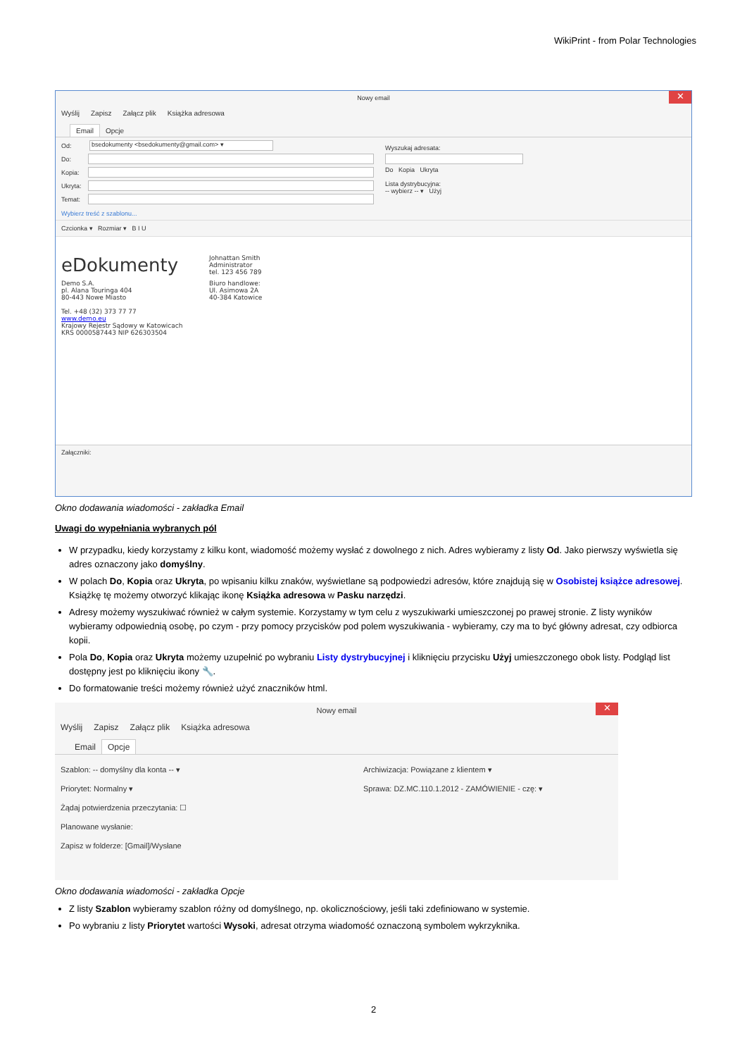WikiPrint - from Polar Technologies
Nowy email ✕
Wyślij Zapisz Załącz plik Książka adresowa
Email Opcje
Od: bsedokumenty <bsedokumenty@gmail.com> ▾
Do:
Kopia:
Ukryta:
Temat:
Wyszukaj adresata:
Do Kopia Ukryta
Lista dystrybucyjna:
-- wybierz -- ▾ Użyj
Wybierz treść z szablonu...
Czcionka ▾ Rozmiar ▾ B I U
eDokumenty
Johnattan Smith
Administrator
tel. 123 456 789
Demo S.A.
pl. Alana Touringa 404
80-443 Nowe Miasto
Biuro handlowe:
Ul. Asimowa 2A
40-384 Katowice
Tel. +48 (32) 373 77 77
www.demo.eu
Krajowy Rejestr Sądowy w Katowicach
KRS 0000587443 NIP 626303504
Załączniki:
Okno dodawania wiadomości - zakładka Email
Uwagi do wypełniania wybranych pól
W przypadku, kiedy korzystamy z kilku kont, wiadomość możemy wysłać z dowolnego z nich. Adres wybieramy z listy Od. Jako pierwszy wyświetla się adres oznaczony jako domyślny.
W polach Do, Kopia oraz Ukryta, po wpisaniu kilku znaków, wyświetlane są podpowiedzi adresów, które znajdują się w Osobistej książce adresowej. Książkę tę możemy otworzyć klikając ikonę Książka adresowa w Pasku narzędzi.
Adresy możemy wyszukiwać również w całym systemie. Korzystamy w tym celu z wyszukiwarki umieszczonej po prawej stronie. Z listy wyników wybieramy odpowiednią osobę, po czym - przy pomocy przycisków pod polem wyszukiwania - wybieramy, czy ma to być główny adresat, czy odbiorca kopii.
Pola Do, Kopia oraz Ukryta możemy uzupełnić po wybraniu Listy dystrybucyjnej i kliknięciu przycisku Użyj umieszczonego obok listy. Podgląd list dostępny jest po kliknięciu ikony 🔧.
Do formatowanie treści możemy również użyć znaczników html.
Nowy email ✕
Wyślij Zapisz Załącz plik Książka adresowa
Email Opcje
Szablon: -- domyślny dla konta -- ▾
Priorytet: Normalny ▾
Żądaj potwierdzenia przeczytania: ☐
Planowane wysłanie:
Zapisz w folderze: [Gmail]/Wysłane
Archiwizacja: Powiązane z klientem ▾
Sprawa: DZ.MC.110.1.2012 - ZAMÓWIENIE - czę: ▾
Okno dodawania wiadomości - zakładka Opcje
Z listy Szablon wybieramy szablon różny od domyślnego, np. okolicznościowy, jeśli taki zdefiniowano w systemie.
Po wybraniu z listy Priorytet wartości Wysoki, adresat otrzyma wiadomość oznaczoną symbolem wykrzyknika.
2